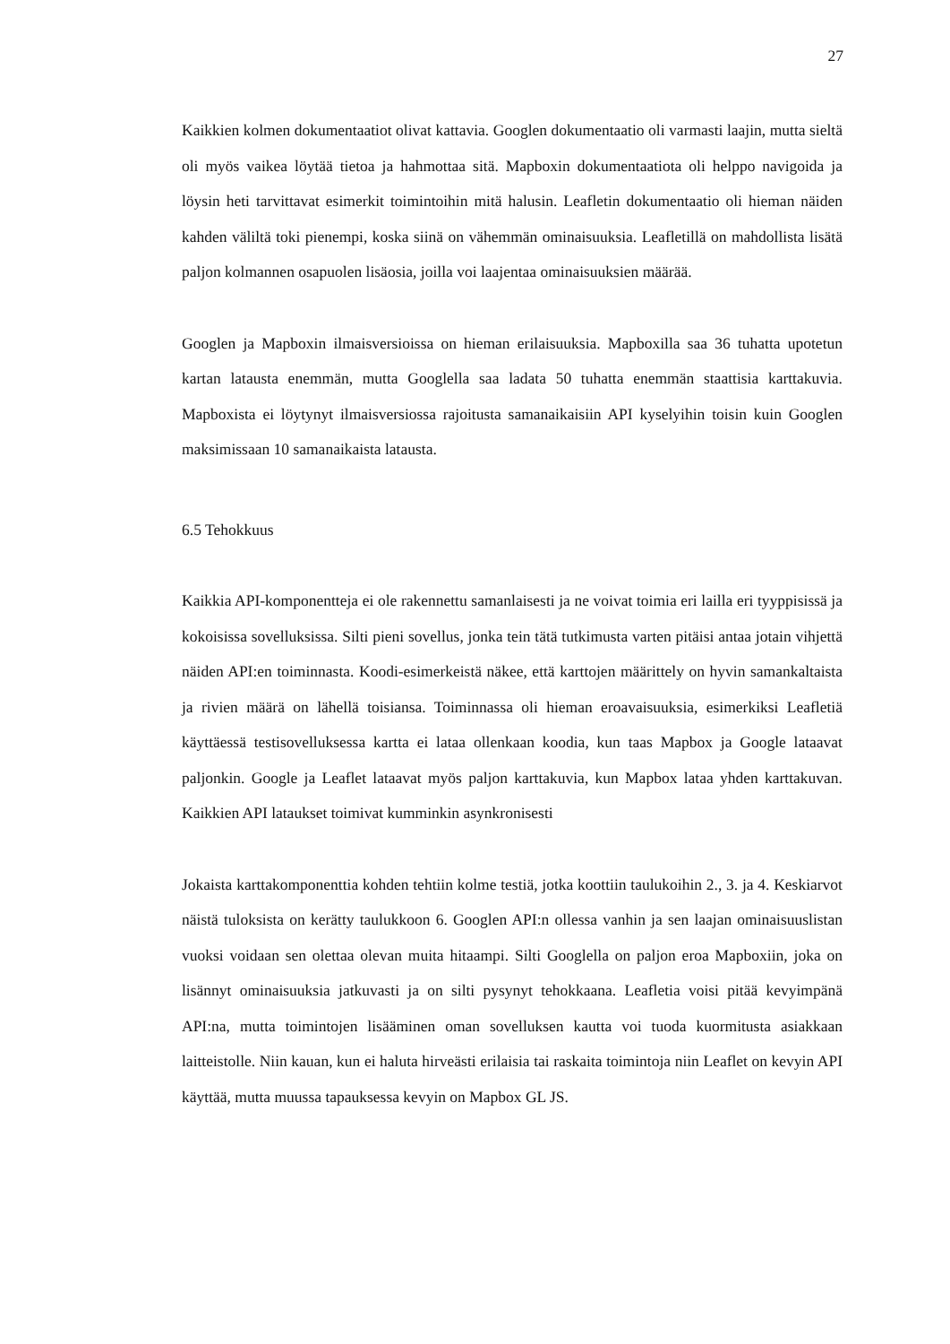27
Kaikkien kolmen dokumentaatiot olivat kattavia. Googlen dokumentaatio oli varmasti laajin, mutta sieltä oli myös vaikea löytää tietoa ja hahmottaa sitä. Mapboxin dokumentaatiota oli helppo navigoida ja löysin heti tarvittavat esimerkit toimintoihin mitä halusin. Leafletin dokumentaatio oli hieman näiden kahden väliltä toki pienempi, koska siinä on vähemmän ominaisuuksia. Leafletillä on mahdollista lisätä paljon kolmannen osapuolen lisäosia, joilla voi laajentaa ominaisuuksien määrää.
Googlen ja Mapboxin ilmaisversioissa on hieman erilaisuuksia. Mapboxilla saa 36 tuhatta upotetun kartan latausta enemmän, mutta Googlella saa ladata 50 tuhatta enemmän staattisia karttakuvia. Mapboxista ei löytynyt ilmaisversiossa rajoitusta samanaikaisiin API kyselyihin toisin kuin Googlen maksimissaan 10 samanaikaista latausta.
6.5 Tehokkuus
Kaikkia API-komponentteja ei ole rakennettu samanlaisesti ja ne voivat toimia eri lailla eri tyyppisissä ja kokoisissa sovelluksissa. Silti pieni sovellus, jonka tein tätä tutkimusta varten pitäisi antaa jotain vihjettä näiden API:en toiminnasta. Koodi-esimerkeistä näkee, että karttojen määrittely on hyvin samankaltaista ja rivien määrä on lähellä toisiansa. Toiminnassa oli hieman eroavaisuuksia, esimerkiksi Leafletiä käyttäessä testisovelluksessa kartta ei lataa ollenkaan koodia, kun taas Mapbox ja Google lataavat paljonkin. Google ja Leaflet lataavat myös paljon karttakuvia, kun Mapbox lataa yhden karttakuvan. Kaikkien API lataukset toimivat kumminkin asynkronisesti
Jokaista karttakomponenttia kohden tehtiin kolme testiä, jotka koottiin taulukoihin 2., 3. ja 4. Keskiarvot näistä tuloksista on kerätty taulukkoon 6. Googlen API:n ollessa vanhin ja sen laajan ominaisuuslistan vuoksi voidaan sen olettaa olevan muita hitaampi. Silti Googlella on paljon eroa Mapboxiin, joka on lisännyt ominaisuuksia jatkuvasti ja on silti pysynyt tehokkaana. Leafletia voisi pitää kevyimpänä API:na, mutta toimintojen lisääminen oman sovelluksen kautta voi tuoda kuormitusta asiakkaan laitteistolle. Niin kauan, kun ei haluta hirveästi erilaisia tai raskaita toimintoja niin Leaflet on kevyin API käyttää, mutta muussa tapauksessa kevyin on Mapbox GL JS.